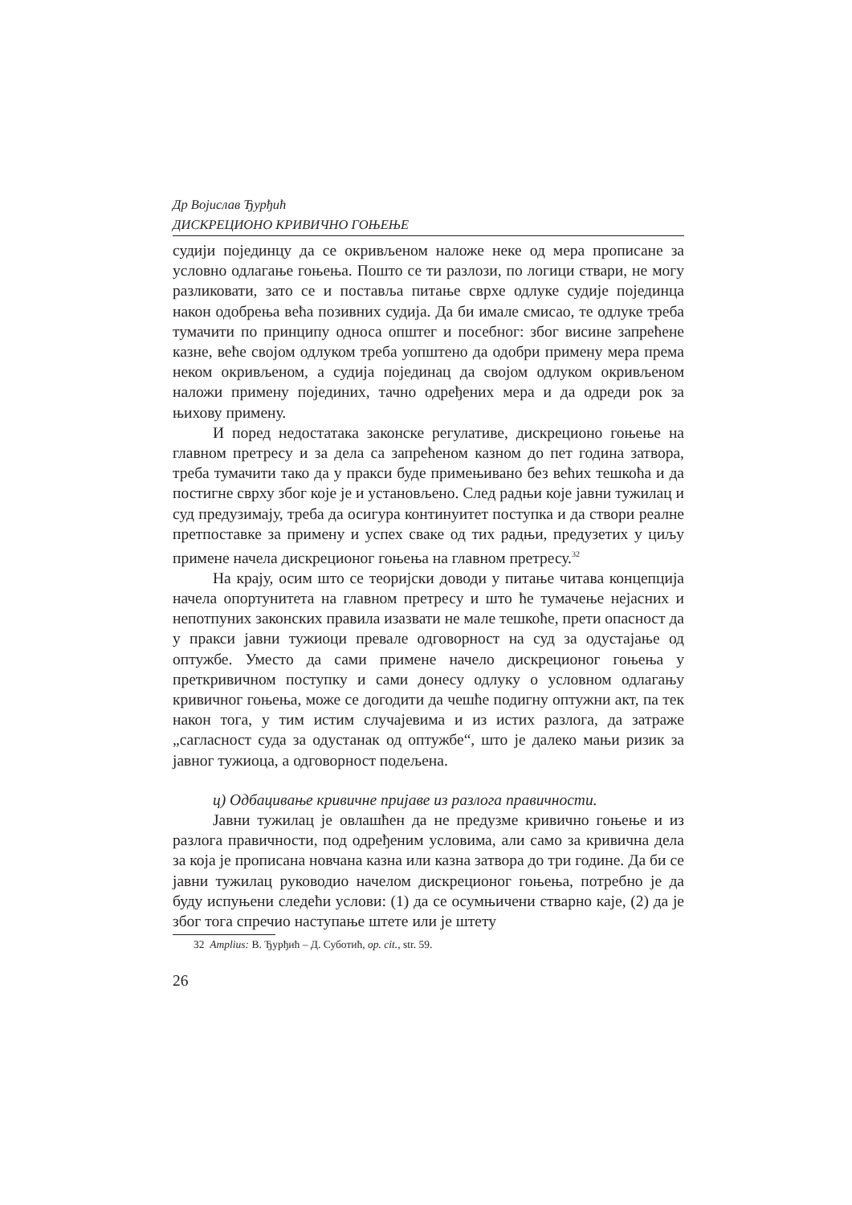Др Војислав Ђурђић
ДИСКРЕЦИОНО КРИВИЧНО ГОЊЕЊЕ
судији појединцу да се окривљеном наложе неке од мера прописане за условно одлагање гоњења. Пошто се ти разлози, по логици ствари, не могу разликовати, зато се и поставља питање сврхе одлуке судије појединца након одобрења већа позивних судија. Да би имале смисао, те одлуке треба тумачити по принципу односа општег и посебног: због висине запрећене казне, веће својом одлуком треба уопштено да одобри примену мера према неком окривљеном, а судија појединац да својом одлуком окривљеном наложи примену појединих, тачно одређених мера и да одреди рок за њихову примену.
И поред недостатака законске регулативе, дискреционо гоњење на главном претресу и за дела са запрећеном казном до пет година затвора, треба тумачити тако да у пракси буде примењивано без већих тешкоћа и да постигне сврху због које је и установљено. След радњи које јавни тужилац и суд предузимају, треба да осигура континуитет поступка и да створи реалне претпоставке за примену и успех сваке од тих радњи, предузетих у циљу примене начела дискреционог гоњења на главном претресу.<sup>32</sup>
На крају, осим што се теоријски доводи у питање читава концепција начела опортунитета на главном претресу и што ће тумачење нејасних и непотпуних законских правила изазвати не мале тешкоће, прети опасност да у пракси јавни тужиоци превале одговорност на суд за одустајање од оптужбе. Уместо да сами примене начело дискреционог гоњења у преткривичном поступку и сами донесу одлуку о условном одлагању кривичног гоњења, може се догодити да чешће подигну оптужни акт, па тек након тога, у тим истим случајевима и из истих разлога, да затраже „сагласност суда за одустанак од оптужбе“, што је далеко мањи ризик за јавног тужиоца, а одговорност подељена.
ц) Одбацивање кривичне пријаве из разлога правичности.
Јавни тужилац је овлашћен да не предузме кривично гоњење и из разлога правичности, под одређеним условима, али само за кривична дела за која је прописана новчана казна или казна затвора до три године. Да би се јавни тужилац руководио начелом дискреционог гоњења, потребно је да буду испуњени следећи услови: (1) да се осумњичени стварно каје, (2) да је због тога спречио наступање штете или је штету
32 Amplius: В. Ђурђић – Д. Суботић, op. cit., str. 59.
26